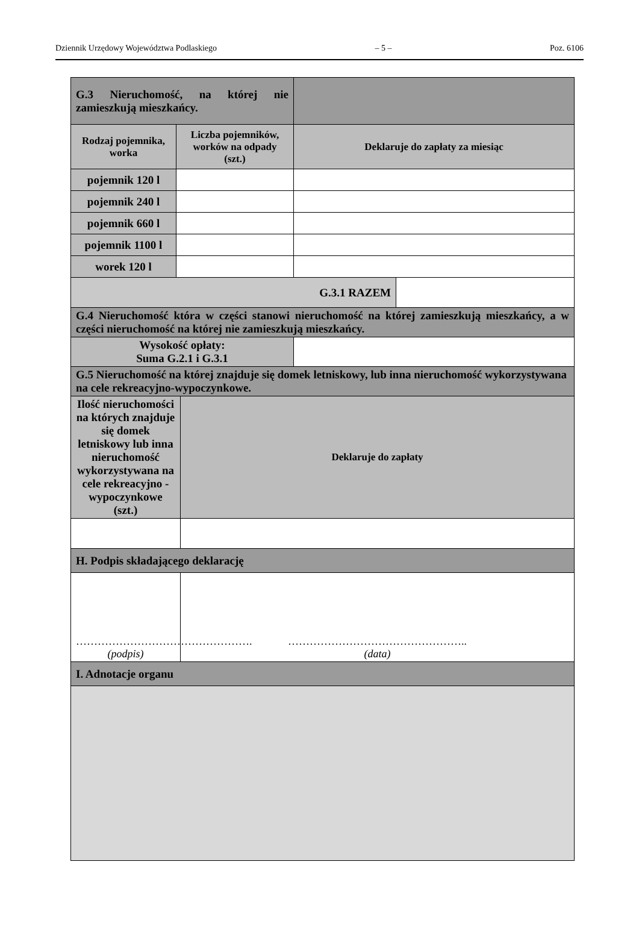Dziennik Urzędowy Województwa Podlaskiego – 5 – Poz. 6106
| G.3 Nieruchomość, na której nie zamieszkują mieszkańcy. | | | | |
| Rodzaj pojemnika, worka | Liczba pojemników, worków na odpady (szt.) | | Deklaruje do zapłaty za miesiąc | |
| pojemnik 120 l | | | | |
| pojemnik 240 l | | | | |
| pojemnik 660 l | | | | |
| pojemnik 1100 l | | | | |
| worek 120 l | | | | |
| G.3.1 RAZEM | | | | |
| G.4 Nieruchomość która w części stanowi nieruchomość na której zamieszkują mieszkańcy, a w części nieruchomość na której nie zamieszkują mieszkańcy. | | | | |
| Wysokość opłaty: Suma G.2.1 i G.3.1 | | | | |
| G.5 Nieruchomość na której znajduje się domek letniskowy, lub inna nieruchomość wykorzystywana na cele rekreacyjno-wypoczynkowe. | | | | |
| Ilość nieruchomości na których znajduje się domek letniskowy lub inna nieruchomość wykorzystywana na cele rekreacyjno - wypoczynkowe (szt.) | | Deklaruje do zapłaty | | |
| H. Podpis składającego deklarację | | | | |
| …………………………………………. (podpis) | | ………………………………………….. (data) | | |
| I. Adnotacje organu | | | | |